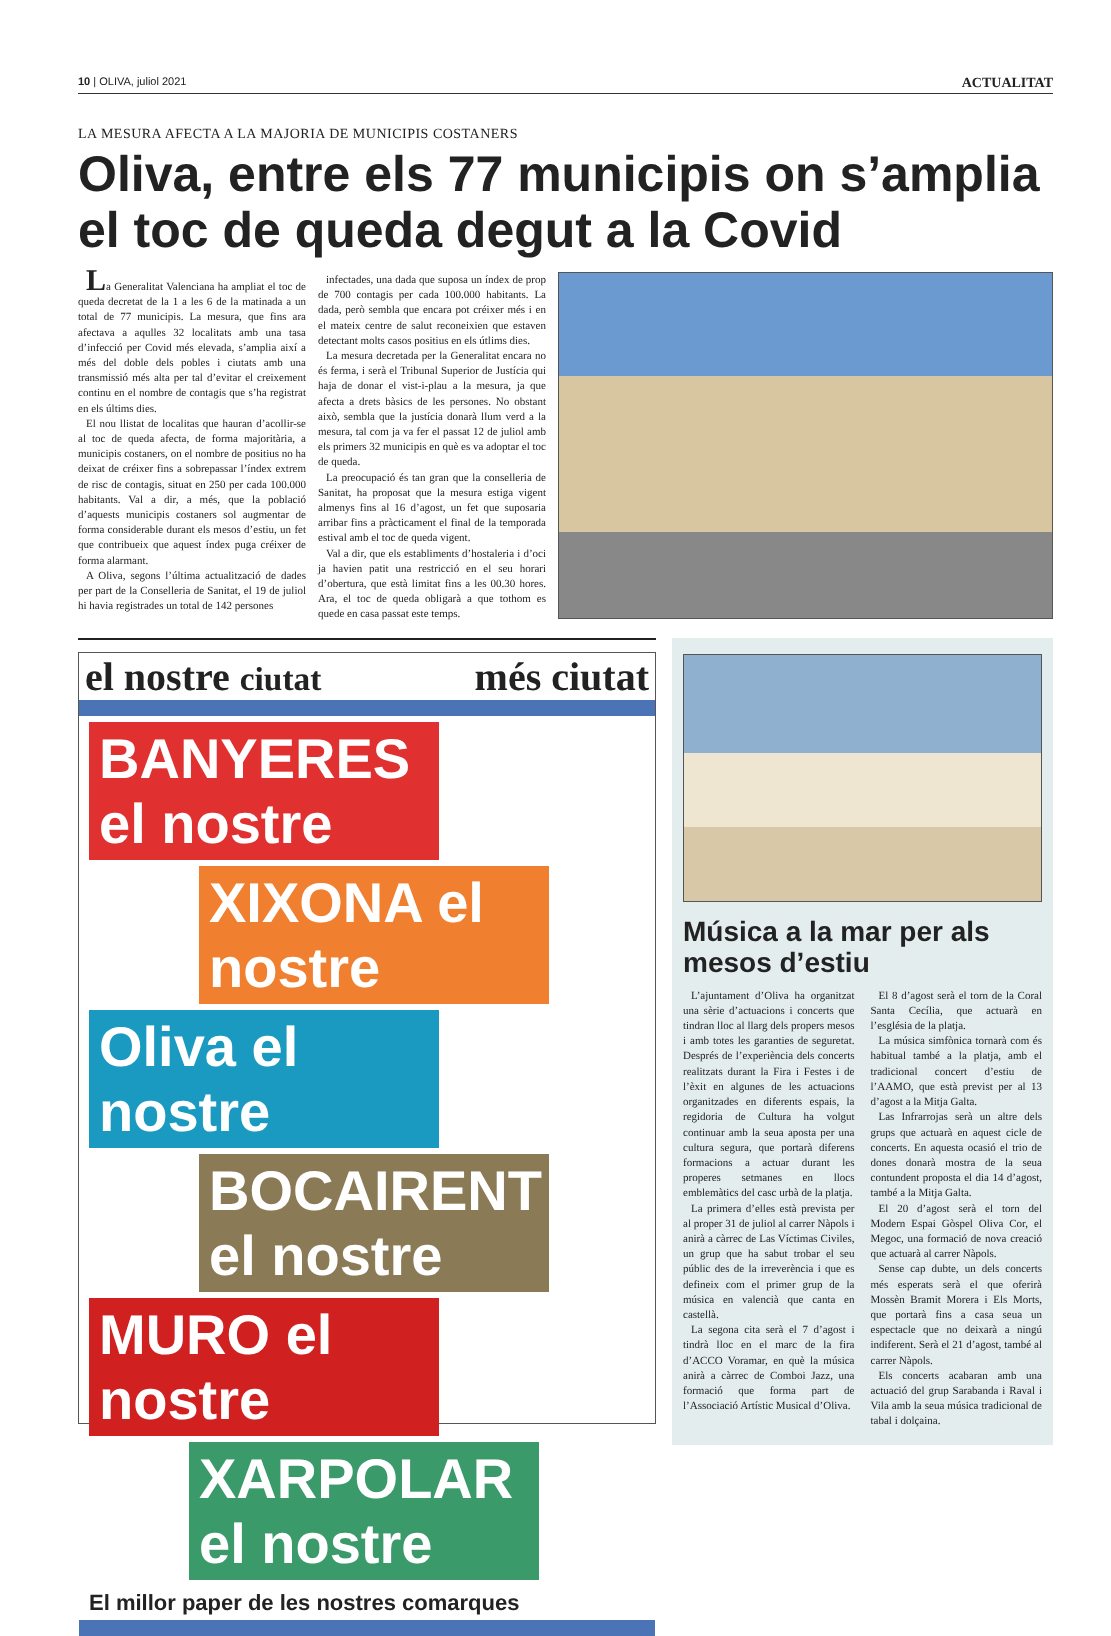10 | OLIVA, juliol 2021 ACTUALITAT
LA MESURA AFECTA A LA MAJORIA DE MUNICIPIS COSTANERS
Oliva, entre els 77 municipis on s’amplia el toc de queda degut a la Covid
La Generalitat Valenciana ha ampliat el toc de queda decretat de la 1 a les 6 de la matinada a un total de 77 municipis. La mesura, que fins ara afectava a aqulles 32 localitats amb una tasa d’infecció per Covid més elevada, s’amplia així a més del doble dels pobles i ciutats amb una transmissió més alta per tal d’evitar el creixement continu en el nombre de contagis que s’ha registrat en els últims dies.
El nou llistat de localitas que hauran d’acollir-se al toc de queda afecta, de forma majoritària, a municipis costaners, on el nombre de positius no ha deixat de créixer fins a sobrepassar l’índex extrem de risc de contagis, situat en 250 per cada 100.000 habitants. Val a dir, a més, que la població d’aquests municipis costaners sol augmentar de forma considerable durant els mesos d’estiu, un fet que contribueix que aquest índex puga créixer de forma alarmant.
A Oliva, segons l’última actualització de dades per part de la Conselleria de Sanitat, el 19 de juliol hi havia registrades un total de 142 persones
infectades, una dada que suposa un índex de prop de 700 contagis per cada 100.000 habitants. La dada, però sembla que encara pot créixer més i en el mateix centre de salut reconeixien que estaven detectant molts casos positius en els útlims dies.
La mesura decretada per la Generalitat encara no és ferma, i serà el Tribunal Superior de Justícia qui haja de donar el vist-i-plau a la mesura, ja que afecta a drets bàsics de les persones. No obstant això, sembla que la justícia donarà llum verd a la mesura, tal com ja va fer el passat 12 de juliol amb els primers 32 municipis en què es va adoptar el toc de queda.
La preocupació és tan gran que la conselleria de Sanitat, ha proposat que la mesura estiga vigent almenys fins al 16 d’agost, un fet que suposaria arribar fins a pràcticament el final de la temporada estival amb el toc de queda vigent.
Val a dir, que els establiments d’hostaleria i d’oci ja havien patit una restricció en el seu horari d’obertura, que està limitat fins a les 00.30 hores. Ara, el toc de queda obligarà a que tothom es quede en casa passat este temps.
el nostre ciutat més ciutat
BANYERES el nostre
XIXONA el nostre
Oliva el nostre
BOCAIRENT el nostre
MURO el nostre
XARPOLAR el nostre
El millor paper de les nostres comarques
Música a la mar per als mesos d’estiu
L’ajuntament d’Oliva ha organitzat una sèrie d’actuacions i concerts que tindran lloc al llarg dels propers mesos i amb totes les garanties de seguretat. Després de l’experiència dels concerts realitzats durant la Fira i Festes i de l’èxit en algunes de les actuacions organitzades en diferents espais, la regidoria de Cultura ha volgut continuar amb la seua aposta per una cultura segura, que portarà diferens formacions a actuar durant les properes setmanes en llocs emblemàtics del casc urbà de la platja.
La primera d’elles està prevista per al proper 31 de juliol al carrer Nàpols i anirà a càrrec de Las Víctimas Civiles, un grup que ha sabut trobar el seu públic des de la irreverència i que es defineix com el primer grup de la música en valencià que canta en castellà.
La segona cita serà el 7 d’agost i tindrà lloc en el marc de la fira d’ACCO Voramar, en què la música anirà a càrrec de Comboi Jazz, una formació que forma part de l’Associació Artístic Musical d’Oliva.
El 8 d’agost serà el torn de la Coral Santa Cecília, que actuarà en l’església de la platja.
La música simfònica tornarà com és habitual també a la platja, amb el tradicional concert d’estiu de l’AAMO, que està previst per al 13 d’agost a la Mitja Galta.
Las Infrarrojas serà un altre dels grups que actuarà en aquest cicle de concerts. En aquesta ocasió el trio de dones donarà mostra de la seua contundent proposta el dia 14 d’agost, també a la Mitja Galta.
El 20 d’agost serà el torn del Modern Espai Gòspel Oliva Cor, el Megoc, una formació de nova creació que actuarà al carrer Nàpols.
Sense cap dubte, un dels concerts més esperats serà el que oferirà Mossèn Bramit Morera i Els Morts, que portarà fins a casa seua un espectacle que no deixarà a ningú indiferent. Serà el 21 d’agost, també al carrer Nàpols.
Els concerts acabaran amb una actuació del grup Sarabanda i Raval i Vila amb la seua música tradicional de tabal i dolçaina.